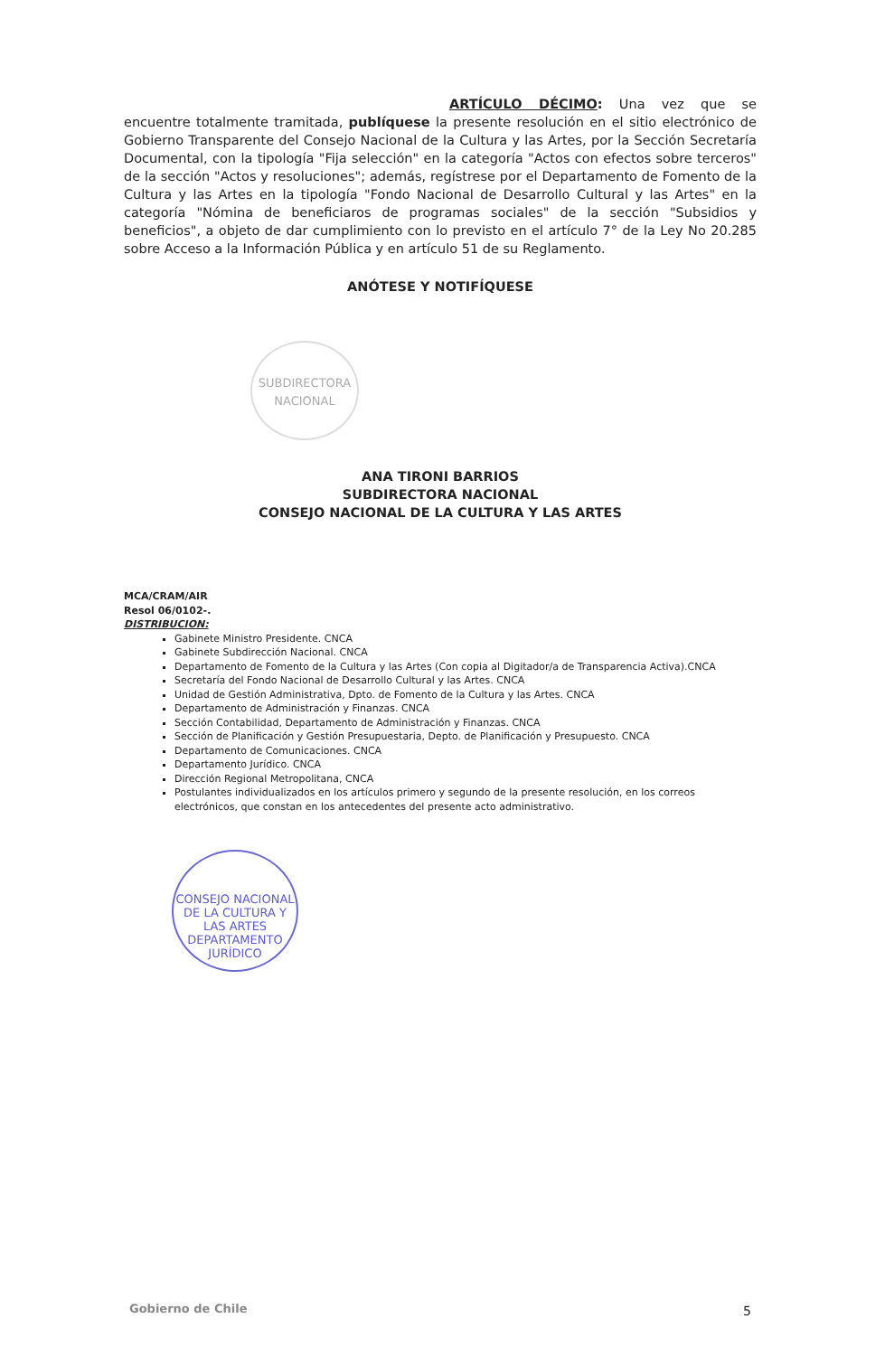ARTÍCULO DÉCIMO: Una vez que se encuentre totalmente tramitada, publíquese la presente resolución en el sitio electrónico de Gobierno Transparente del Consejo Nacional de la Cultura y las Artes, por la Sección Secretaría Documental, con la tipología "Fija selección" en la categoría "Actos con efectos sobre terceros" de la sección "Actos y resoluciones"; además, regístrese por el Departamento de Fomento de la Cultura y las Artes en la tipología "Fondo Nacional de Desarrollo Cultural y las Artes" en la categoría "Nómina de beneficiaros de programas sociales" de la sección "Subsidios y beneficios", a objeto de dar cumplimiento con lo previsto en el artículo 7° de la Ley No 20.285 sobre Acceso a la Información Pública y en artículo 51 de su Reglamento.
ANÓTESE Y NOTIFÍQUESE
SUBDIRECTORA
NACIONAL
ANA TIRONI BARRIOS
SUBDIRECTORA NACIONAL
CONSEJO NACIONAL DE LA CULTURA Y LAS ARTES
MCA/CRAM/AIR
Resol 06/0102-.
DISTRIBUCION:
Gabinete Ministro Presidente. CNCA
Gabinete Subdirección Nacional. CNCA
Departamento de Fomento de la Cultura y las Artes (Con copia al Digitador/a de Transparencia Activa).CNCA
Secretaría del Fondo Nacional de Desarrollo Cultural y las Artes. CNCA
Unidad de Gestión Administrativa, Dpto. de Fomento de la Cultura y las Artes. CNCA
Departamento de Administración y Finanzas. CNCA
Sección Contabilidad, Departamento de Administración y Finanzas. CNCA
Sección de Planificación y Gestión Presupuestaria, Depto. de Planificación y Presupuesto. CNCA
Departamento de Comunicaciones. CNCA
Departamento Jurídico. CNCA
Dirección Regional Metropolitana, CNCA
Postulantes individualizados en los artículos primero y segundo de la presente resolución, en los correos electrónicos, que constan en los antecedentes del presente acto administrativo.
CONSEJO NACIONAL DE LA CULTURA Y LAS ARTES
DEPARTAMENTO
JURÍDICO
Gobierno de Chile 5